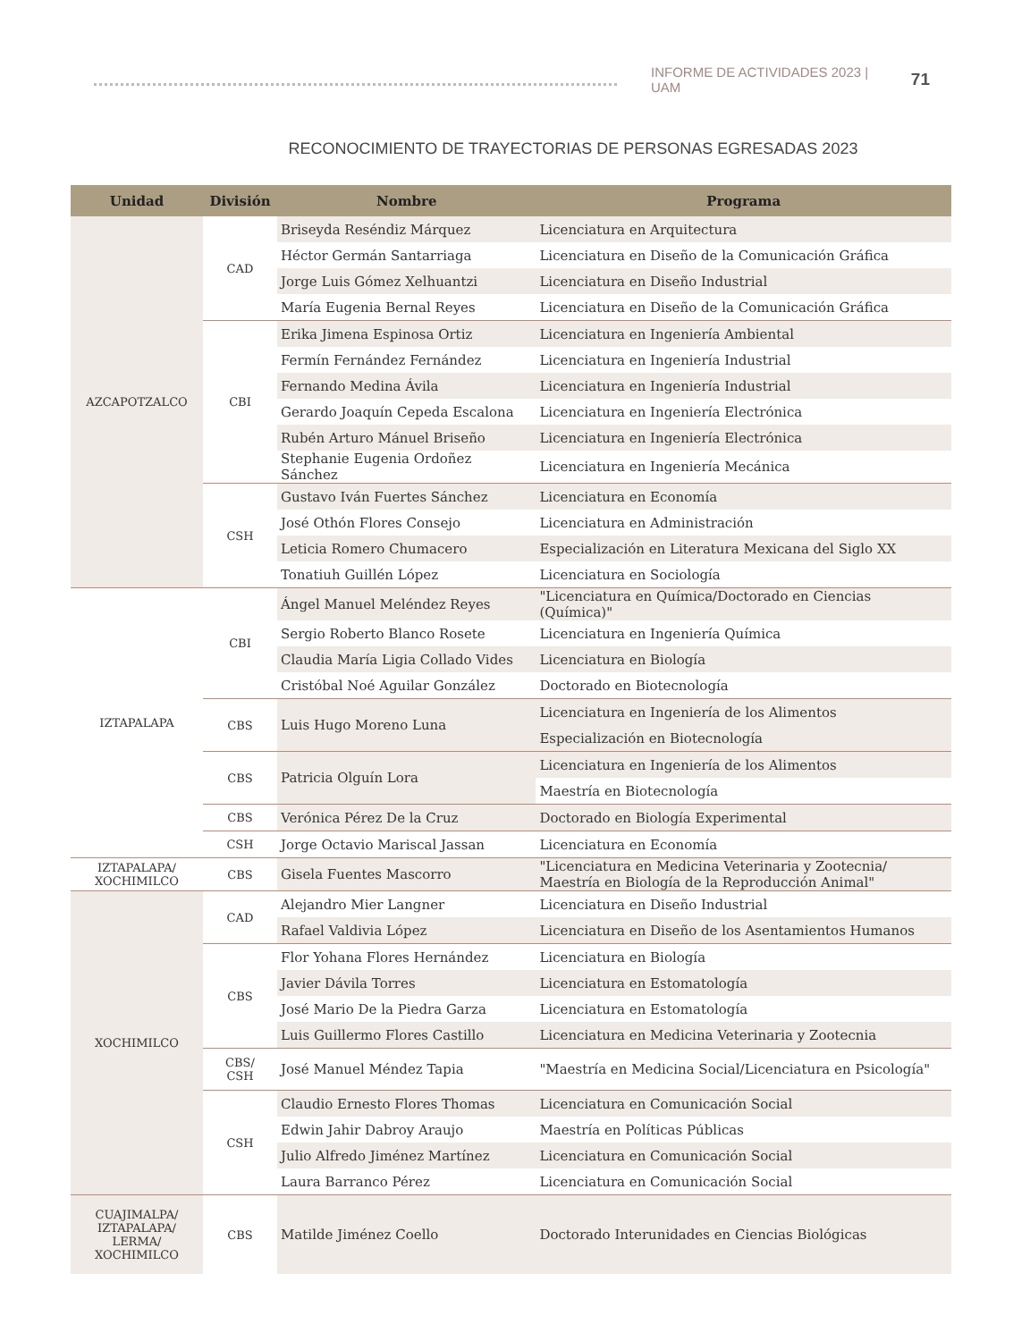INFORME DE ACTIVIDADES 2023 | UAM 71
RECONOCIMIENTO DE TRAYECTORIAS DE PERSONAS EGRESADAS 2023
| Unidad | División | Nombre | Programa |
| --- | --- | --- | --- |
| AZCAPOTZALCO | CAD | Briseyda Reséndiz Márquez | Licenciatura en Arquitectura |
| | | Héctor Germán Santarriaga | Licenciatura en Diseño de la Comunicación Gráfica |
| | | Jorge Luis Gómez Xelhuantzi | Licenciatura en Diseño Industrial |
| | | María Eugenia Bernal Reyes | Licenciatura en Diseño de la Comunicación Gráfica |
| | CBI | Erika Jimena Espinosa Ortiz | Licenciatura en Ingeniería Ambiental |
| | | Fermín Fernández Fernández | Licenciatura en Ingeniería Industrial |
| | | Fernando Medina Ávila | Licenciatura en Ingeniería Industrial |
| | | Gerardo Joaquín Cepeda Escalona | Licenciatura en Ingeniería Electrónica |
| | | Rubén Arturo Mánuel Briseño | Licenciatura en Ingeniería Electrónica |
| | | Stephanie Eugenia Ordoñez Sánchez | Licenciatura en Ingeniería Mecánica |
| | CSH | Gustavo Iván Fuertes Sánchez | Licenciatura en Economía |
| | | José Othón Flores Consejo | Licenciatura en Administración |
| | | Leticia Romero Chumacero | Especialización en Literatura Mexicana del Siglo XX |
| | | Tonatiuh Guillén López | Licenciatura en Sociología |
| IZTAPALAPA | CBI | Ángel Manuel Meléndez Reyes | "Licenciatura en Química/Doctorado en Ciencias (Química)" |
| | | Sergio Roberto Blanco Rosete | Licenciatura en Ingeniería Química |
| | | Claudia María Ligia Collado Vides | Licenciatura en Biología |
| | | Cristóbal Noé Aguilar González | Doctorado en Biotecnología |
| | CBS | Luis Hugo Moreno Luna | Licenciatura en Ingeniería de los Alimentos |
| | | | Especialización en Biotecnología |
| | CBS | Patricia Olguín Lora | Licenciatura en Ingeniería de los Alimentos |
| | | | Maestría en Biotecnología |
| | CBS | Verónica Pérez De la Cruz | Doctorado en Biología Experimental |
| | CSH | Jorge Octavio Mariscal Jassan | Licenciatura en Economía |
| IZTAPALAPA/ XOCHIMILCO | CBS | Gisela Fuentes Mascorro | "Licenciatura en Medicina Veterinaria y Zootecnia/ Maestría en Biología de la Reproducción Animal" |
| XOCHIMILCO | CAD | Alejandro Mier Langner | Licenciatura en Diseño Industrial |
| | | Rafael Valdivia López | Licenciatura en Diseño de los Asentamientos Humanos |
| | CBS | Flor Yohana Flores Hernández | Licenciatura en Biología |
| | | Javier Dávila Torres | Licenciatura en Estomatología |
| | | José Mario De la Piedra Garza | Licenciatura en Estomatología |
| | | Luis Guillermo Flores Castillo | Licenciatura en Medicina Veterinaria y Zootecnia |
| | CBS/ CSH | José Manuel Méndez Tapia | "Maestría en Medicina Social/Licenciatura en Psicología" |
| | CSH | Claudio Ernesto Flores Thomas | Licenciatura en Comunicación Social |
| | | Edwin Jahir Dabroy Araujo | Maestría en Políticas Públicas |
| | | Julio Alfredo Jiménez Martínez | Licenciatura en Comunicación Social |
| | | Laura Barranco Pérez | Licenciatura en Comunicación Social |
| CUAJIMALPA/ IZTAPALAPA/ LERMA/ XOCHIMILCO | CBS | Matilde Jiménez Coello | Doctorado Interunidades en Ciencias Biológicas |